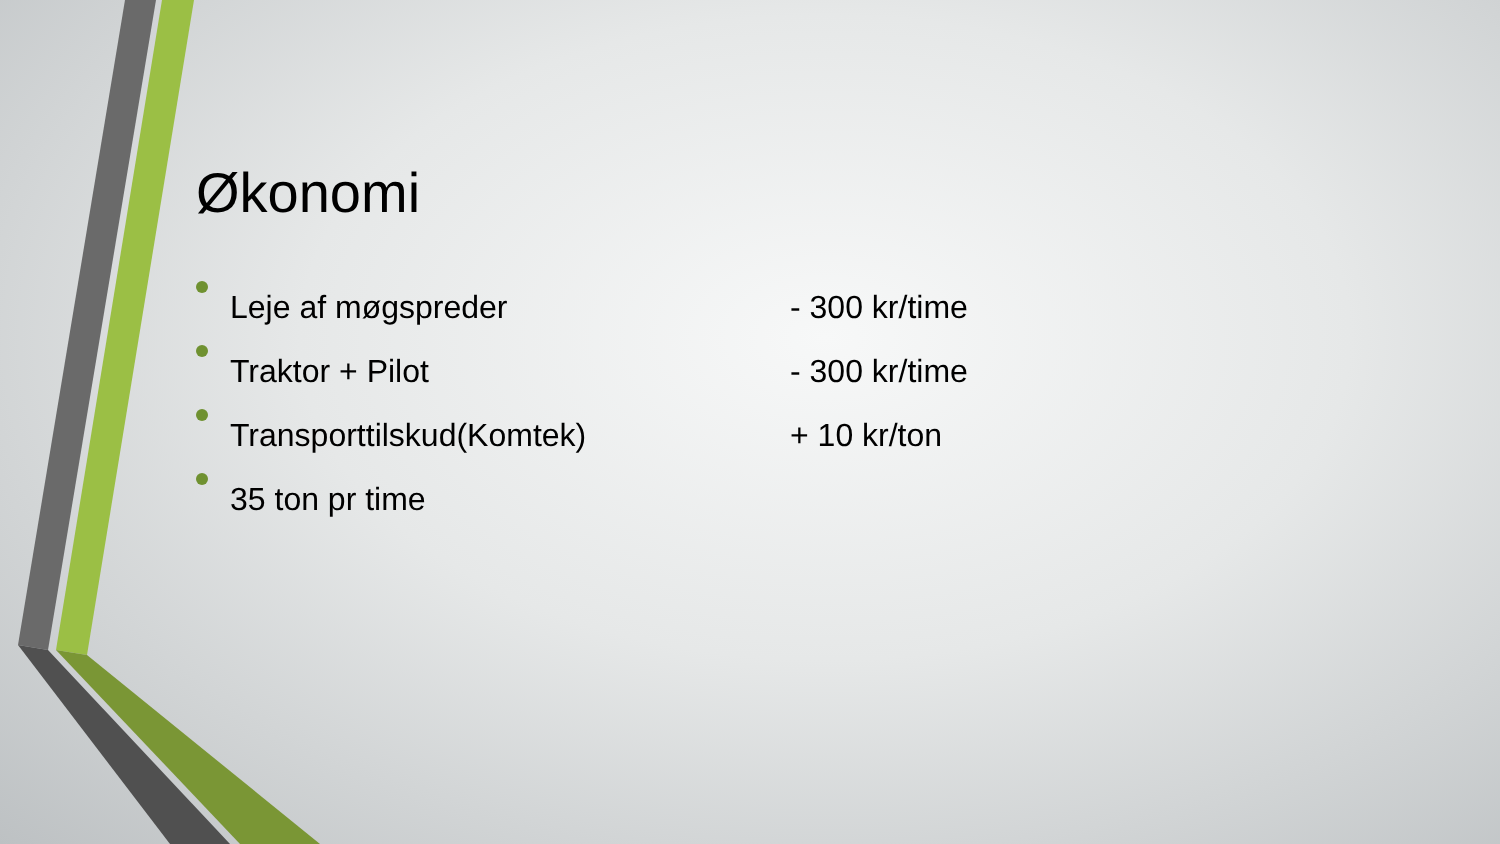Økonomi
Leje af møgspreder - 300 kr/time
Traktor + Pilot - 300 kr/time
Transporttilskud(Komtek) + 10 kr/ton
35 ton pr time